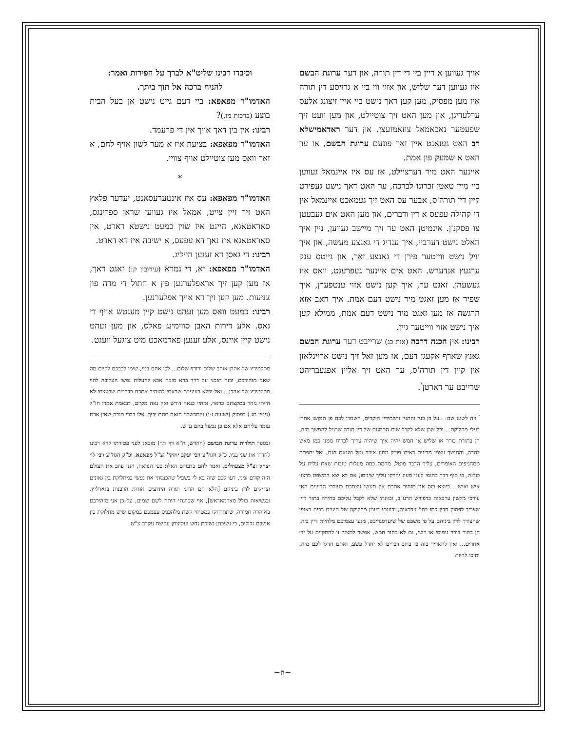אויך געווען א דיין ביי די דין תורה, און דער ערוגת הבשם איז געווען דער שליש, און אזוי ווי ביי א גרויסע דין תורה איז מען מפסיק, מען קען דאך נישט ביי איין זיצונג אלעס ערלעדיגן, און מען האט זיך צוטיילט, און מען וועט זיך שפעטער נאכאמאל צוזאמזעצן. און דער ראדאמישלא רב האט געזאגט איין זאך פונעם ערוגת הבשם, אז ער האט א שמעק פון אמת.
איינער האט מיר דערציילט, אז עס איז איינמאל געווען ביי מיין טאטן זכרונו לברכה, ער האט דאך נישט געפירט קיין דין תורה'ס, אבער עס האט זיך געמאכט איינמאל אין די קהילה עפעס א דין ודברים, און מען האט אים געבעטן צו פסקנ'ן. אינמיטן האט ער זיך מיישב געווען, ניין איך האלט נישט דערביי, איך ענדיג די גאנצע מעשה, און איך וויל נישט ווייטער פירן די גאנצע זאך, און גייטס ענק ערגעץ אנדערש. האט אים איינער געפרעגט, וואס איז געשעהן. זאגט ער, איך קען נישט אזוי ענטפערן, איך שפיר אז מען זאגט מיר נישט דעם אמת. איך האב אזא הרגשה אז מען זאגט מיר נישט דעם אמת, ממילא קען איך נישט אזוי ווייטער גיין.
רבינו: אין הכנה דרבה (אות כג) שרייבט דער ערוגת הבשם גאנץ שארף אקעגן דעם, אז מען זאל זיך נישט אריינלאזן אין קיין דין תורה'ס, ער האט זיך אליין אפגעבריהט שרייבט ער דארטן<sup>י</sup>.
<sup>י</sup> וזה לשונו שם: ..על כן בניי וחתניי ותלמידיי היקרים, השמרו לכם פן תנקשו אחרי בעלי מחלוקת... וכל שכן שלא לקבל שום התמנות של דין תורה שרגיל להמשך מזה, הן בתורת בורר או שליש או חמש יהיה איך שיהיה צריך לברוח ממנו כמו מאש להבה, והחושך עצמו מדינים כאילו פורק ממנו איבה וגזל ושנאת חנם, ואל יתפתה ממחניפים האומרים, עליך הדבר מוטל, מחמת כמה מעלות טובות שאת עלית על כולנה, כי סוף דבר בחנפי לעגי מעוג יחרקו עליך שינימו, אם לא יצא המשפט כרצון איש ואיש... כיוצא בזה אני מזהיר אתכם אל תעשו עצמכם כעורכי הדיינים האי עורכי מלשון ערכאות כדפירש הרע"ב, וכוונתי שלא לקבל עליכם בחירה בתור דיין שצריך לפסוק הדין כמו בחי' ערכאות, וכוונתי בענין מחלוקת של תיגרת רבים באופן שהצורך לדון ביניהם על פי משפט של שיעדסגריכט, מנעו עצמיכם מלהיות דיין בזה, הן בתור בורר נימוסי או רבני, גם לא בתור חמש, אפשר למצוה זו להתקיים על ידי אחרים... ואין להאריך בזה כי ברוב דברים לא יחדל פשע, ואתם חדלו לכם מזה, ותזכו להיות
וכיבדו רבינו שליט"א לברך על הפירות ואמר:
להניח ברכה אל תוך ביתך.
האדמו"ר מפאפא: ביי דעם גייט נישט אן בעל הבית בוצע (ברכות מו.)?
רבינו: אין בין דאך אויך אין די פרעמד.
האדמו"ר מפאפא: בציעה איז א מער לשון אויף לחם, א זאך וואס מען צוטיילט אויף צוויי.
*
האדמו"ר מפאפא: עס איז אינטערעסאנט, יעדער פלאץ האט זיך זיין צייט, אמאל איז געווען שראן ספרינגס, סאראטאגא, היינט איז שוין כמעט נישטא דארט, אין סאראטאגא איז נאך דא עפעס, א ישיבה איז דא דארט.
רבינו: די גאסן דא זענען הייליג.
האדמו"ר מפאפא: יא, די גמרא (עירובין ק:) זאגט דאך, אז מען קען זיך אראפלערנען פון א חתול די מדה פון צניעות. מען קען זיך דא אויך אפלערנען.
רבינו: כמעט וואס מען זעהט נישט קיין מענטש אויף די גאס. אלע דירות האבן סווימינג פאלס, און מען זעהט נישט קיין איינס, אלע זענען פארמאכט מיט ציגעל וועגט.
מתלמידיו של אהרן אוהב שלום ורודף שלום... לכן אתם בניי, שימו לבבכם לקיים מה שאני מזהירכם, ובזה תזכני על דרך ברא מזכה אבא להעלות נפשי העלובה להוי מתלמידיו של אהרן... ואל יפלא בעיניכם שבאתי להזהיר אתכם בדברים שבעצמי לא הייתי נזהר במקצתם כראוי, ומחזי כנאה דורש ואין נאה מקיים, דבאמת אמרו חז"ל (גיטין מג.) בפסוק (ישעיה ג-ו) והמכשלה הזאת תחת ידיך, אלו דברי תורה שאין אדם עומד עליהם אלא אם כן נכשל בהם ע"ש.
ובספר תולדות ערוגת הבושם (החדש, ח"א דף תר) מובא: לפני פטירתו קרא רבינו לחדרו את שני בניו, כ"ק הגה"צ רבי יעקב יחזקי' זצ"ל מפאפא, וכ"ק הגה"צ רבי לוי יצחק זצ"ל מצעהלים, ואמר להם כדברים האלו: כפי הנראה, הנני עוזב את העולם הזה קודם זמני, דעו לכם שזה בא לי בשביל שהכנסתי את נפשי במחלוקת בין גאונים וצדיקים לדון ביניהם [הלא הם הדיני תורה הידועים אודות הרבנות בגארליץ, ובנשיאות כולל מארמאראש], אף שכוונתי היתה לשם שמים, על כן אני מזהירכם באזהרה חמורה, שתתרחקו כמטחוי קשת מלהכניס עצמכם במקום שיש מחלוקת בין אנשים גדולים, כי נשיכתן נשיכת נחש ועקיצתן עקיצת עקרב ע"ש.
~ה~